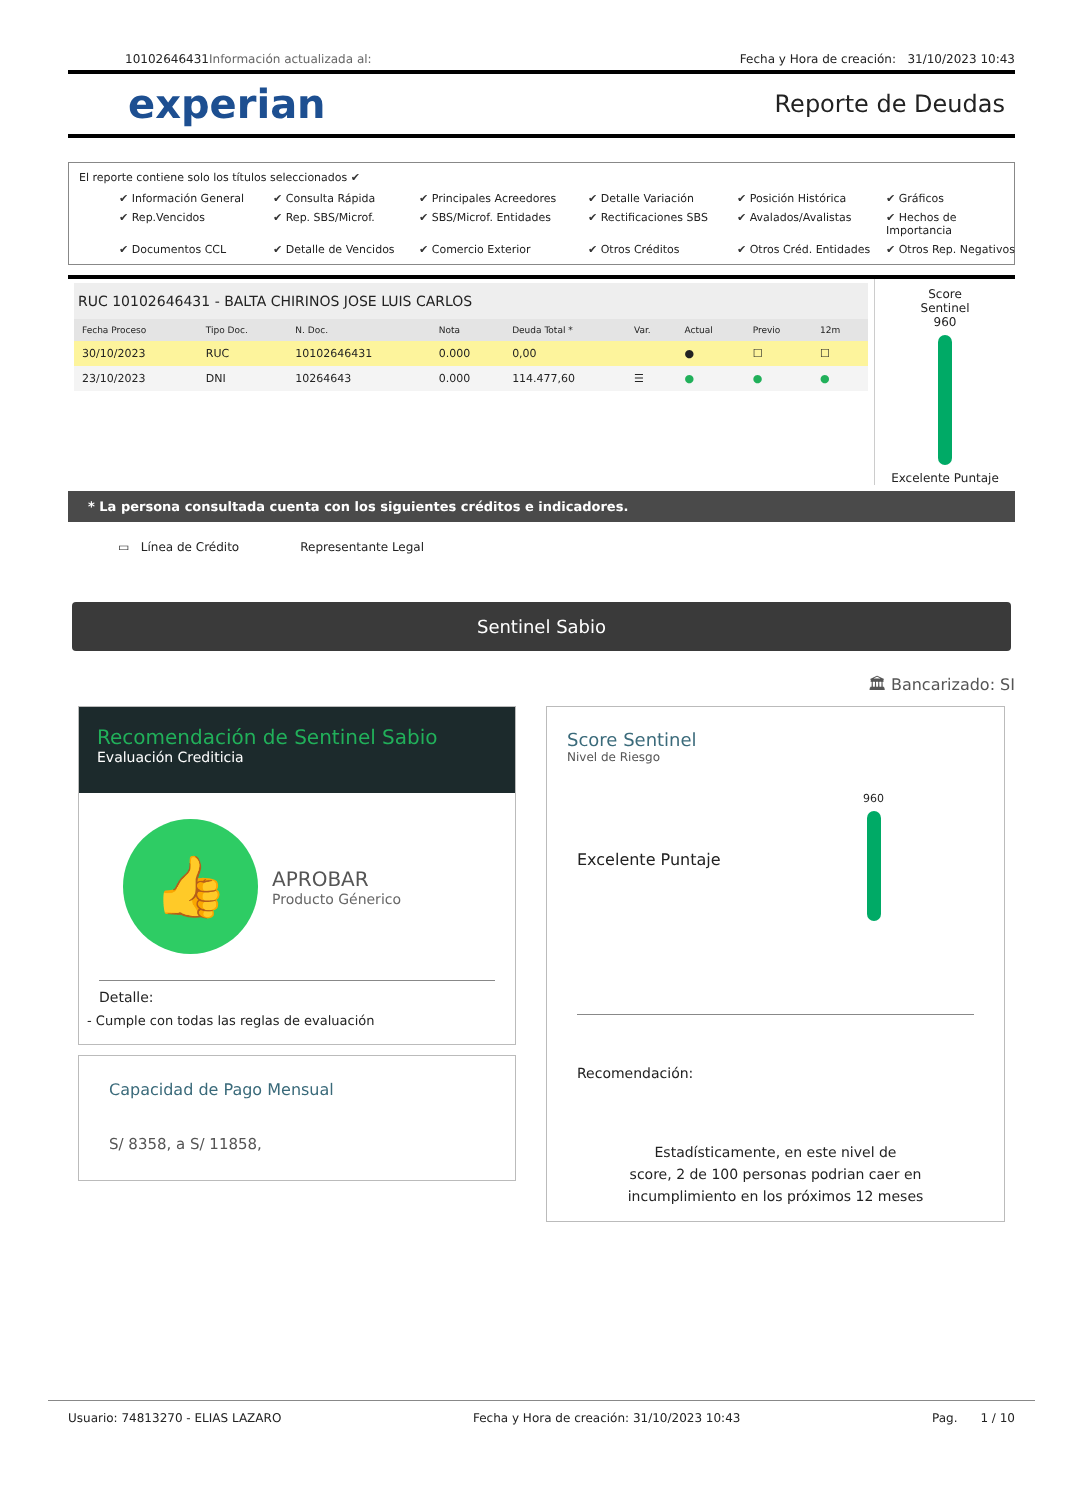10102646431 Información actualizada al: Fecha y Hora de creación: 31/10/2023 10:43
experian Reporte de Deudas
El reporte contiene solo los títulos seleccionados ✔
✔ Información General ✔ Consulta Rápida ✔ Principales Acreedores ✔ Detalle Variación ✔ Posición Histórica ✔ Gráficos ✔ Rep.Vencidos ✔ Rep. SBS/Microf. ✔ SBS/Microf. Entidades ✔ Rectificaciones SBS ✔ Avalados/Avalistas ✔ Hechos de Importancia ✔ Documentos CCL ✔ Detalle de Vencidos ✔ Comercio Exterior ✔ Otros Créditos ✔ Otros Créd. Entidades ✔ Otros Rep. Negativos
RUC 10102646431 - BALTA CHIRINOS JOSE LUIS CARLOS
| Fecha Proceso | Tipo Doc. | N. Doc. | Nota | Deuda Total * | Var. | Actual | Previo | 12m |
| --- | --- | --- | --- | --- | --- | --- | --- | --- |
| 30/10/2023 | RUC | 10102646431 | 0.000 | 0,00 | | ● | ☐ | ☐ |
| 23/10/2023 | DNI | 10264643 | 0.000 | 114.477,60 | ☰ | ● | ● | ● |
Score
Sentinel
960
Excelente Puntaje
* La persona consultada cuenta con los siguientes créditos e indicadores.
▭ Línea de Crédito Representante Legal
Sentinel Sabio
🏛 Bancarizado: SI
Recomendación de Sentinel Sabio
Evaluación Crediticia
👍
APROBAR
Producto Génerico
Detalle:
- Cumple con todas las reglas de evaluación
Capacidad de Pago Mensual
S/ 8358, a S/ 11858,
Score Sentinel
Nivel de Riesgo
Excelente Puntaje 960
Recomendación:
Estadísticamente, en este nivel de
score, 2 de 100 personas podrian caer en
incumplimiento en los próximos 12 meses
Usuario: 74813270 - ELIAS LAZARO Fecha y Hora de creación: 31/10/2023 10:43 Pag. 1 / 10